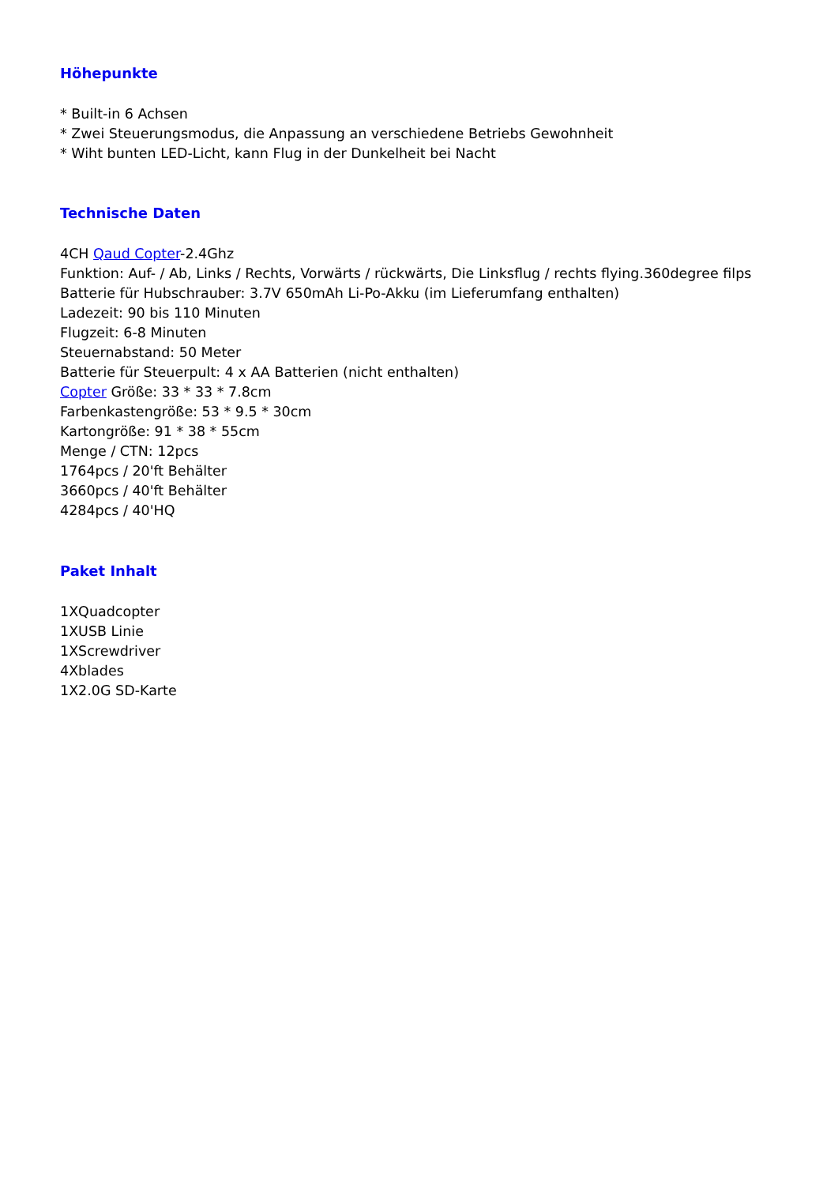Höhepunkte
* Built-in 6 Achsen
* Zwei Steuerungsmodus, die Anpassung an verschiedene Betriebs Gewohnheit
* Wiht bunten LED-Licht, kann Flug in der Dunkelheit bei Nacht
Technische Daten
4CH Qaud Copter-2.4Ghz
Funktion: Auf- / Ab, Links / Rechts, Vorwärts / rückwärts, Die Linksflug / rechts flying.360degree filps
Batterie für Hubschrauber: 3.7V 650mAh Li-Po-Akku (im Lieferumfang enthalten)
Ladezeit: 90 bis 110 Minuten
Flugzeit: 6-8 Minuten
Steuernabstand: 50 Meter
Batterie für Steuerpult: 4 x AA Batterien (nicht enthalten)
Copter Größe: 33 * 33 * 7.8cm
Farbenkastengröße: 53 * 9.5 * 30cm
Kartongröße: 91 * 38 * 55cm
Menge / CTN: 12pcs
1764pcs / 20'ft Behälter
3660pcs / 40'ft Behälter
4284pcs / 40'HQ
Paket Inhalt
1XQuadcopter
1XUSB Linie
1XScrewdriver
4Xblades
1X2.0G SD-Karte